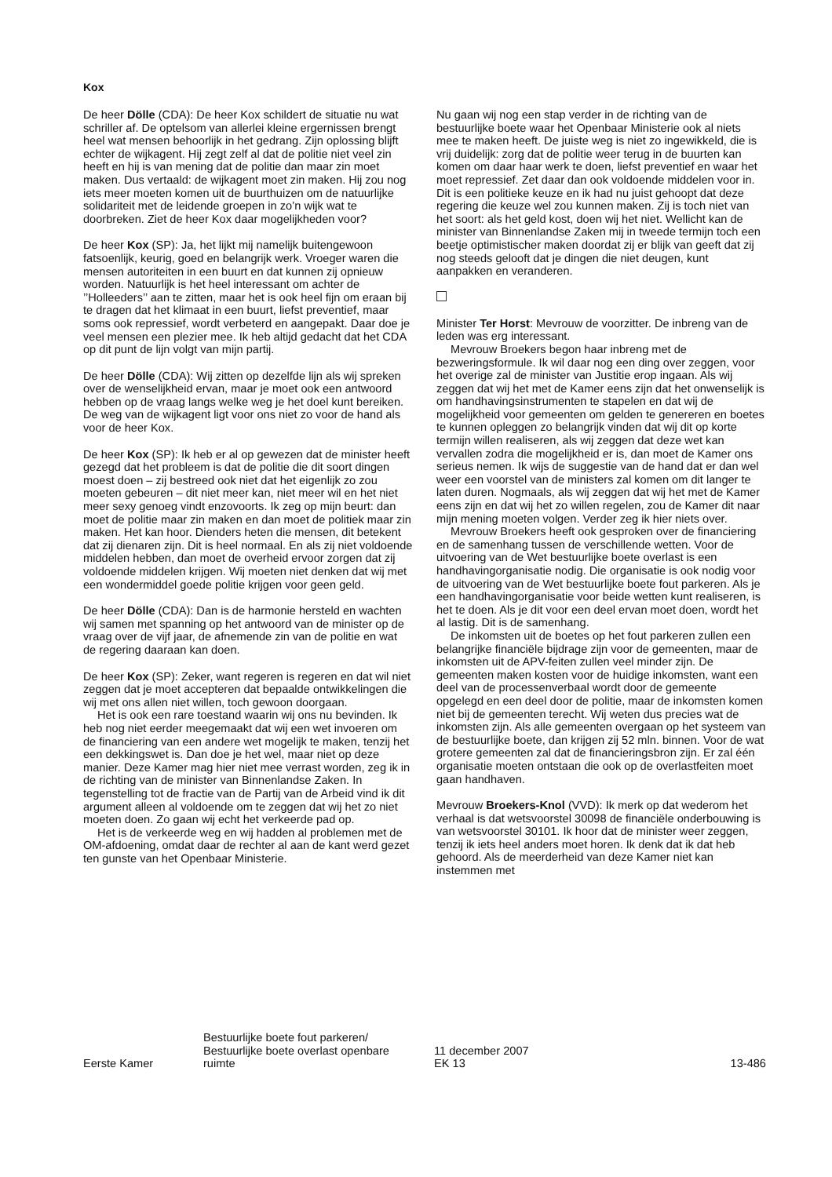Kox
De heer Dölle (CDA): De heer Kox schildert de situatie nu wat schriller af. De optelsom van allerlei kleine ergernissen brengt heel wat mensen behoorlijk in het gedrang. Zijn oplossing blijft echter de wijkagent. Hij zegt zelf al dat de politie niet veel zin heeft en hij is van mening dat de politie dan maar zin moet maken. Dus vertaald: de wijkagent moet zin maken. Hij zou nog iets meer moeten komen uit de buurthuizen om de natuurlijke solidariteit met de leidende groepen in zo’n wijk wat te doorbreken. Ziet de heer Kox daar mogelijkheden voor?
De heer Kox (SP): Ja, het lijkt mij namelijk buitengewoon fatsoenlijk, keurig, goed en belangrijk werk. Vroeger waren die mensen autoriteiten in een buurt en dat kunnen zij opnieuw worden. Natuurlijk is het heel interessant om achter de ’’Holleeders’’ aan te zitten, maar het is ook heel fijn om eraan bij te dragen dat het klimaat in een buurt, liefst preventief, maar soms ook repressief, wordt verbeterd en aangepakt. Daar doe je veel mensen een plezier mee. Ik heb altijd gedacht dat het CDA op dit punt de lijn volgt van mijn partij.
De heer Dölle (CDA): Wij zitten op dezelfde lijn als wij spreken over de wenselijkheid ervan, maar je moet ook een antwoord hebben op de vraag langs welke weg je het doel kunt bereiken. De weg van de wijkagent ligt voor ons niet zo voor de hand als voor de heer Kox.
De heer Kox (SP): Ik heb er al op gewezen dat de minister heeft gezegd dat het probleem is dat de politie die dit soort dingen moest doen – zij bestreed ook niet dat het eigenlijk zo zou moeten gebeuren – dit niet meer kan, niet meer wil en het niet meer sexy genoeg vindt enzovoorts. Ik zeg op mijn beurt: dan moet de politie maar zin maken en dan moet de politiek maar zin maken. Het kan hoor. Dienders heten die mensen, dit betekent dat zij dienaren zijn. Dit is heel normaal. En als zij niet voldoende middelen hebben, dan moet de overheid ervoor zorgen dat zij voldoende middelen krijgen. Wij moeten niet denken dat wij met een wondermiddel goede politie krijgen voor geen geld.
De heer Dölle (CDA): Dan is de harmonie hersteld en wachten wij samen met spanning op het antwoord van de minister op de vraag over de vijf jaar, de afnemende zin van de politie en wat de regering daaraan kan doen.
De heer Kox (SP): Zeker, want regeren is regeren en dat wil niet zeggen dat je moet accepteren dat bepaalde ontwikkelingen die wij met ons allen niet willen, toch gewoon doorgaan.
Het is ook een rare toestand waarin wij ons nu bevinden. Ik heb nog niet eerder meegemaakt dat wij een wet invoeren om de financiering van een andere wet mogelijk te maken, tenzij het een dekkingswet is. Dan doe je het wel, maar niet op deze manier. Deze Kamer mag hier niet mee verrast worden, zeg ik in de richting van de minister van Binnenlandse Zaken. In tegenstelling tot de fractie van de Partij van de Arbeid vind ik dit argument alleen al voldoende om te zeggen dat wij het zo niet moeten doen. Zo gaan wij echt het verkeerde pad op.
Het is de verkeerde weg en wij hadden al problemen met de OM-afdoening, omdat daar de rechter al aan de kant werd gezet ten gunste van het Openbaar Ministerie.
Nu gaan wij nog een stap verder in de richting van de bestuurlijke boete waar het Openbaar Ministerie ook al niets mee te maken heeft. De juiste weg is niet zo ingewikkeld, die is vrij duidelijk: zorg dat de politie weer terug in de buurten kan komen om daar haar werk te doen, liefst preventief en waar het moet repressief. Zet daar dan ook voldoende middelen voor in. Dit is een politieke keuze en ik had nu juist gehoopt dat deze regering die keuze wel zou kunnen maken. Zij is toch niet van het soort: als het geld kost, doen wij het niet. Wellicht kan de minister van Binnenlandse Zaken mij in tweede termijn toch een beetje optimistischer maken doordat zij er blijk van geeft dat zij nog steeds gelooft dat je dingen die niet deugen, kunt aanpakken en veranderen.
Minister Ter Horst: Mevrouw de voorzitter. De inbreng van de leden was erg interessant.
Mevrouw Broekers begon haar inbreng met de bezweringsformule. Ik wil daar nog een ding over zeggen, voor het overige zal de minister van Justitie erop ingaan. Als wij zeggen dat wij het met de Kamer eens zijn dat het onwenselijk is om handhavingsinstrumenten te stapelen en dat wij de mogelijkheid voor gemeenten om gelden te genereren en boetes te kunnen opleggen zo belangrijk vinden dat wij dit op korte termijn willen realiseren, als wij zeggen dat deze wet kan vervallen zodra die mogelijkheid er is, dan moet de Kamer ons serieus nemen. Ik wijs de suggestie van de hand dat er dan wel weer een voorstel van de ministers zal komen om dit langer te laten duren. Nogmaals, als wij zeggen dat wij het met de Kamer eens zijn en dat wij het zo willen regelen, zou de Kamer dit naar mijn mening moeten volgen. Verder zeg ik hier niets over.
Mevrouw Broekers heeft ook gesproken over de financiering en de samenhang tussen de verschillende wetten. Voor de uitvoering van de Wet bestuurlijke boete overlast is een handhavingorganisatie nodig. Die organisatie is ook nodig voor de uitvoering van de Wet bestuurlijke boete fout parkeren. Als je een handhavingorganisatie voor beide wetten kunt realiseren, is het te doen. Als je dit voor een deel ervan moet doen, wordt het al lastig. Dit is de samenhang.
De inkomsten uit de boetes op het fout parkeren zullen een belangrijke financiële bijdrage zijn voor de gemeenten, maar de inkomsten uit de APV-feiten zullen veel minder zijn. De gemeenten maken kosten voor de huidige inkomsten, want een deel van de processenverbaal wordt door de gemeente opgelegd en een deel door de politie, maar de inkomsten komen niet bij de gemeenten terecht. Wij weten dus precies wat de inkomsten zijn. Als alle gemeenten overgaan op het systeem van de bestuurlijke boete, dan krijgen zij 52 mln. binnen. Voor de wat grotere gemeenten zal dat de financieringsbron zijn. Er zal één organisatie moeten ontstaan die ook op de overlastfeiten moet gaan handhaven.
Mevrouw Broekers-Knol (VVD): Ik merk op dat wederom het verhaal is dat wetsvoorstel 30098 de financiële onderbouwing is van wetsvoorstel 30101. Ik hoor dat de minister weer zeggen, tenzij ik iets heel anders moet horen. Ik denk dat ik dat heb gehoord. Als de meerderheid van deze Kamer niet kan instemmen met
Eerste Kamer
Bestuurlijke boete fout parkeren/
Bestuurlijke boete overlast openbare
ruimte
11 december 2007
EK 13
13-486